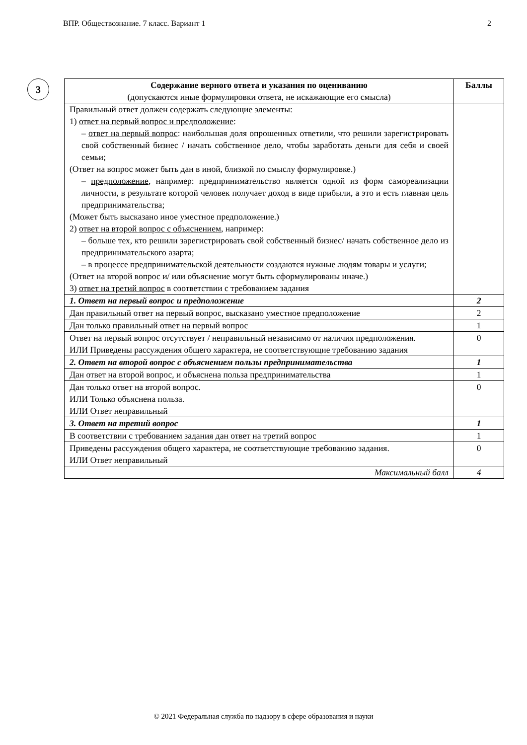ВПР. Обществознание. 7 класс. Вариант 1 2
3
| Содержание верного ответа и указания по оцениванию (допускаются иные формулировки ответа, не искажающие его смысла) | Баллы |
| --- | --- |
| Правильный ответ должен содержать следующие элементы : 1) ответ на первый вопрос и предположение : – ответ на первый вопрос : наибольшая доля опрошенных ответили, что решили зарегистрировать свой собственный бизнес / начать собственное дело, чтобы заработать деньги для себя и своей семьи; (Ответ на вопрос может быть дан в иной, близкой по смыслу формулировке.) – предположение , например: предпринимательство является одной из форм самореализации личности, в результате которой человек получает доход в виде прибыли, а это и есть главная цель предпринимательства; (Может быть высказано иное уместное предположение.) 2) ответ на второй вопрос с объяснением , например: – больше тех, кто решили зарегистрировать свой собственный бизнес/ начать собственное дело из предпринимательского азарта; – в процессе предпринимательской деятельности создаются нужные людям товары и услуги; (Ответ на второй вопрос и/ или объяснение могут быть сформулированы иначе.) 3) ответ на третий вопрос в соответствии с требованием задания | |
| 1. Ответ на первый вопрос и предположение | 2 |
| Дан правильный ответ на первый вопрос, высказано уместное предположение | 2 |
| Дан только правильный ответ на первый вопрос | 1 |
| Ответ на первый вопрос отсутствует / неправильный независимо от наличия предположения. ИЛИ Приведены рассуждения общего характера, не соответствующие требованию задания | 0 |
| 2. Ответ на второй вопрос с объяснением пользы предпринимательства | 1 |
| Дан ответ на второй вопрос, и объяснена польза предпринимательства | 1 |
| Дан только ответ на второй вопрос. ИЛИ Только объяснена польза. ИЛИ Ответ неправильный | 0 |
| 3. Ответ на третий вопрос | 1 |
| В соответствии с требованием задания дан ответ на третий вопрос | 1 |
| Приведены рассуждения общего характера, не соответствующие требованию задания. ИЛИ Ответ неправильный | 0 |
| Максимальный балл | 4 |
© 2021 Федеральная служба по надзору в сфере образования и науки